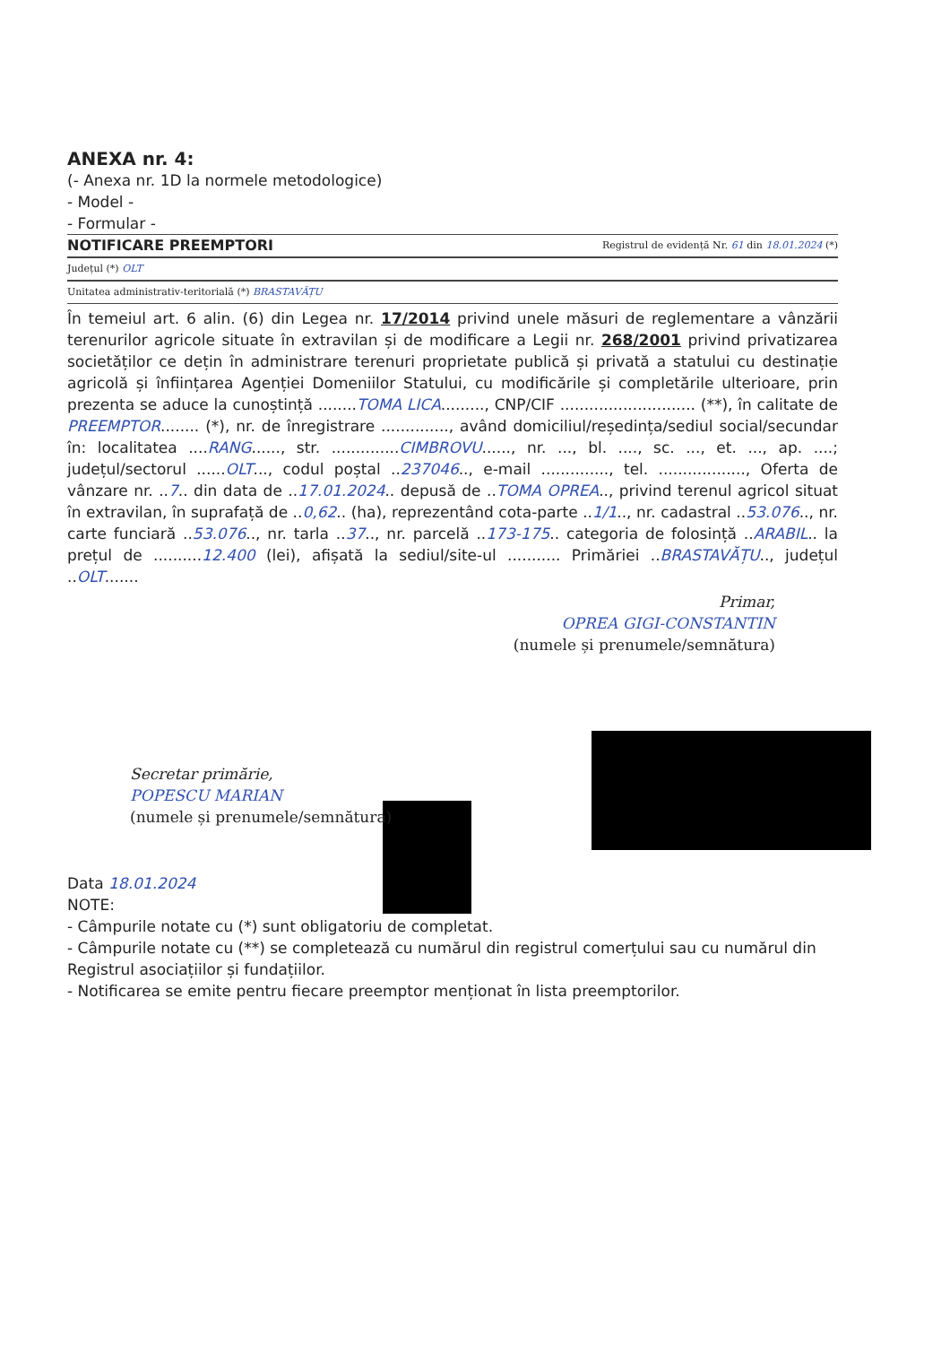ANEXA nr. 4:
(- Anexa nr. 1D la normele metodologice)
- Model -
- Formular -
NOTIFICARE PREEMPTORI Registrul de evidență Nr. 61 din 18.01.2024 (*)
Județul (*) OLT
Unitatea administrativ-teritorială (*) BRASTAVĂȚU
În temeiul art. 6 alin. (6) din Legea nr. 17/2014 privind unele măsuri de reglementare a vânzării terenurilor agricole situate în extravilan și de modificare a Legii nr. 268/2001 privind privatizarea societăților ce dețin în administrare terenuri proprietate publică și privată a statului cu destinație agricolă și înființarea Agenției Domeniilor Statului, cu modificările și completările ulterioare, prin prezenta se aduce la cunoștință ........TOMA LICA........., CNP/CIF ............................ (**), în calitate de PREEMPTOR........ (*), nr. de înregistrare .............., având domiciliul/reședința/sediul social/secundar în: localitatea ....RANG......, str. ..............CIMBROVU......, nr. ..., bl. ...., sc. ..., et. ..., ap. ....; județul/sectorul ......OLT..., codul poștal ..237046.., e-mail .............., tel. .................., Oferta de vânzare nr. ..7.. din data de ..17.01.2024.. depusă de ..TOMA OPREA.., privind terenul agricol situat în extravilan, în suprafață de ..0,62.. (ha), reprezentând cota-parte ..1/1.., nr. cadastral ..53.076.., nr. carte funciară ..53.076.., nr. tarla ..37.., nr. parcelă ..173-175.. categoria de folosință ..ARABIL.. la prețul de ..........12.400 (lei), afișată la sediul/site-ul ........... Primăriei ..BRASTAVĂȚU.., județul ..OLT.......
Primar,
OPREA GIGI-CONSTANTIN
(numele și prenumele/semnătura)
Secretar primărie,
POPESCU MARIAN
(numele și prenumele/semnătura)
Data 18.01.2024
NOTE:
- Câmpurile notate cu (*) sunt obligatoriu de completat.
- Câmpurile notate cu (**) se completează cu numărul din registrul comerțului sau cu numărul din Registrul asociațiilor și fundațiilor.
- Notificarea se emite pentru fiecare preemptor menționat în lista preemptorilor.